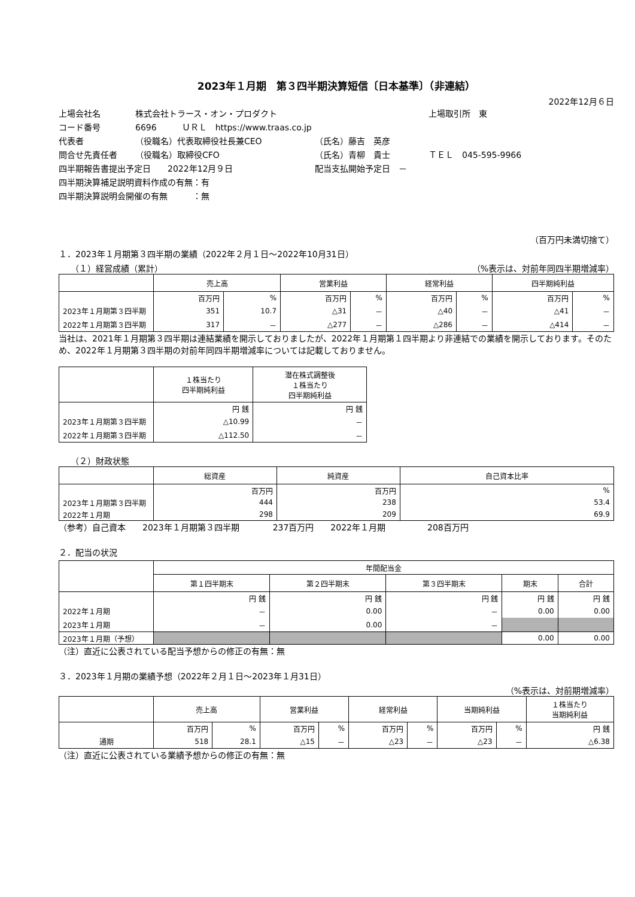2023年１月期　第３四半期決算短信〔日本基準〕（非連結）
2022年12月６日
上場会社名 株式会社トラース・オン・プロダクト 上場取引所　東
コード番号 6696　　　ＵＲＬ　https://www.traas.co.jp
代表者 （役職名）代表取締役社長兼CEO （氏名）藤吉　英彦
問合せ先責任者 （役職名）取締役CFO （氏名）青柳　貴士 ＴＥＬ　045-595-9966
四半期報告書提出予定日　　2022年12月９日 配当支払開始予定日　－
四半期決算補足説明資料作成の有無：有
四半期決算説明会開催の有無　　　：無
（百万円未満切捨て）
１．2023年１月期第３四半期の業績（2022年２月１日～2022年10月31日）
（１）経営成績（累計） （%表示は、対前年同四半期増減率）
| | 売上高 | | 営業利益 | | 経常利益 | | 四半期純利益 | |
| --- | --- | --- | --- | --- | --- | --- | --- | --- |
| | 百万円 | % | 百万円 | % | 百万円 | % | 百万円 | % |
| 2023年１月期第３四半期 | 351 | 10.7 | △31 | － | △40 | － | △41 | － |
| 2022年１月期第３四半期 | 317 | － | △277 | － | △286 | － | △414 | － |
当社は、2021年１月期第３四半期は連結業績を開示しておりましたが、2022年１月期第１四半期より非連結での業績を開示しております。そのため、2022年１月期第３四半期の対前年同四半期増減率については記載しておりません。
| | １株当たり 四半期純利益 | 潜在株式調整後 １株当たり 四半期純利益 |
| --- | --- | --- |
| | 円 銭 | 円 銭 |
| 2023年１月期第３四半期 | △10.99 | － |
| 2022年１月期第３四半期 | △112.50 | － |
（２）財政状態
| | 総資産 | 純資産 | 自己資本比率 |
| --- | --- | --- | --- |
| | 百万円 | 百万円 | % |
| 2023年１月期第３四半期 | 444 | 238 | 53.4 |
| 2022年１月期 | 298 | 209 | 69.9 |
（参考）自己資本　　2023年１月期第３四半期　　　　237百万円　　2022年１月期　　　　　208百万円
２．配当の状況
| | 年間配当金 | | | | |
| --- | --- | --- | --- | --- | --- |
| | 第１四半期末 | 第２四半期末 | 第３四半期末 | 期末 | 合計 |
| | 円 銭 | 円 銭 | 円 銭 | 円 銭 | 円 銭 |
| 2022年１月期 | － | 0.00 | － | 0.00 | 0.00 |
| 2023年１月期 | － | 0.00 | － | | |
| 2023年１月期（予想） | | | | 0.00 | 0.00 |
（注）直近に公表されている配当予想からの修正の有無：無
３．2023年１月期の業績予想（2022年２月１日～2023年１月31日）
（%表示は、対前期増減率）
| | 売上高 | | 営業利益 | | 経常利益 | | 当期純利益 | | １株当たり 当期純利益 |
| --- | --- | --- | --- | --- | --- | --- | --- | --- | --- |
| | 百万円 | % | 百万円 | % | 百万円 | % | 百万円 | % | 円 銭 |
| 通期 | 518 | 28.1 | △15 | － | △23 | － | △23 | － | △6.38 |
（注）直近に公表されている業績予想からの修正の有無：無